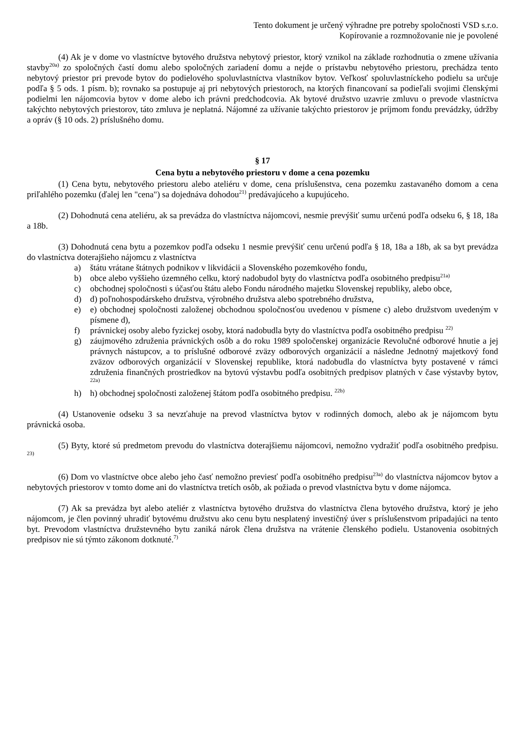Tento dokument je určený výhradne pre potreby spoločnosti VSD s.r.o.
Kopírovanie a rozmnožovanie nie je povolené
(4) Ak je v dome vo vlastníctve bytového družstva nebytový priestor, ktorý vznikol na základe rozhodnutia o zmene užívania stavby<sup>20a)</sup> zo spoločných častí domu alebo spoločných zariadení domu a nejde o prístavbu nebytového priestoru, prechádza tento nebytový priestor pri prevode bytov do podielového spoluvlastníctva vlastníkov bytov. Veľkosť spoluvlastníckeho podielu sa určuje podľa § 5 ods. 1 písm. b); rovnako sa postupuje aj pri nebytových priestoroch, na ktorých financovaní sa podieľali svojimi členskými podielmi len nájomcovia bytov v dome alebo ich právni predchodcovia. Ak bytové družstvo uzavrie zmluvu o prevode vlastníctva takýchto nebytových priestorov, táto zmluva je neplatná. Nájomné za užívanie takýchto priestorov je príjmom fondu prevádzky, údržby a opráv (§ 10 ods. 2) príslušného domu.
§ 17
Cena bytu a nebytového priestoru v dome a cena pozemku
(1) Cena bytu, nebytového priestoru alebo ateliéru v dome, cena príslušenstva, cena pozemku zastavaného domom a cena priľahlého pozemku (ďalej len "cena") sa dojednáva dohodou<sup>21)</sup> predávajúceho a kupujúceho.
(2) Dohodnutá cena ateliéru, ak sa prevádza do vlastníctva nájomcovi, nesmie prevýšiť sumu určenú podľa odseku 6, § 18, 18a a 18b.
(3) Dohodnutá cena bytu a pozemkov podľa odseku 1 nesmie prevýšiť cenu určenú podľa § 18, 18a a 18b, ak sa byt prevádza do vlastníctva doterajšieho nájomcu z vlastníctva
a) štátu vrátane štátnych podnikov v likvidácii a Slovenského pozemkového fondu,
b) obce alebo vyššieho územného celku, ktorý nadobudol byty do vlastníctva podľa osobitného predpisu<sup>21a)</sup>
c) obchodnej spoločnosti s účasťou štátu alebo Fondu národného majetku Slovenskej republiky, alebo obce,
d) d) poľnohospodárskeho družstva, výrobného družstva alebo spotrebného družstva,
e) e) obchodnej spoločnosti založenej obchodnou spoločnosťou uvedenou v písmene c) alebo družstvom uvedeným v písmene d),
f) právnickej osoby alebo fyzickej osoby, ktorá nadobudla byty do vlastníctva podľa osobitného predpisu <sup>22)</sup>
g) záujmového združenia právnických osôb a do roku 1989 spoločenskej organizácie Revolučné odborové hnutie a jej právnych nástupcov, a to príslušné odborové zväzy odborových organizácií a následne Jednotný majetkový fond zväzov odborových organizácií v Slovenskej republike, ktorá nadobudla do vlastníctva byty postavené v rámci združenia finančných prostriedkov na bytovú výstavbu podľa osobitných predpisov platných v čase výstavby bytov, <sup>22a)</sup>
h) h) obchodnej spoločnosti založenej štátom podľa osobitného predpisu. <sup>22b)</sup>
(4) Ustanovenie odseku 3 sa nevzťahuje na prevod vlastníctva bytov v rodinných domoch, alebo ak je nájomcom bytu právnická osoba.
(5) Byty, ktoré sú predmetom prevodu do vlastníctva doterajšiemu nájomcovi, nemožno vydražiť podľa osobitného predpisu. <sup>23)</sup>
(6) Dom vo vlastníctve obce alebo jeho časť nemožno previesť podľa osobitného predpisu<sup>23a)</sup> do vlastníctva nájomcov bytov a nebytových priestorov v tomto dome ani do vlastníctva tretích osôb, ak požiada o prevod vlastníctva bytu v dome nájomca.
(7) Ak sa prevádza byt alebo ateliér z vlastníctva bytového družstva do vlastníctva člena bytového družstva, ktorý je jeho nájomcom, je člen povinný uhradiť bytovému družstvu ako cenu bytu nesplatený investičný úver s príslušenstvom pripadajúci na tento byt. Prevodom vlastníctva družstevného bytu zaniká nárok člena družstva na vrátenie členského podielu. Ustanovenia osobitných predpisov nie sú týmto zákonom dotknuté.<sup>7)</sup>